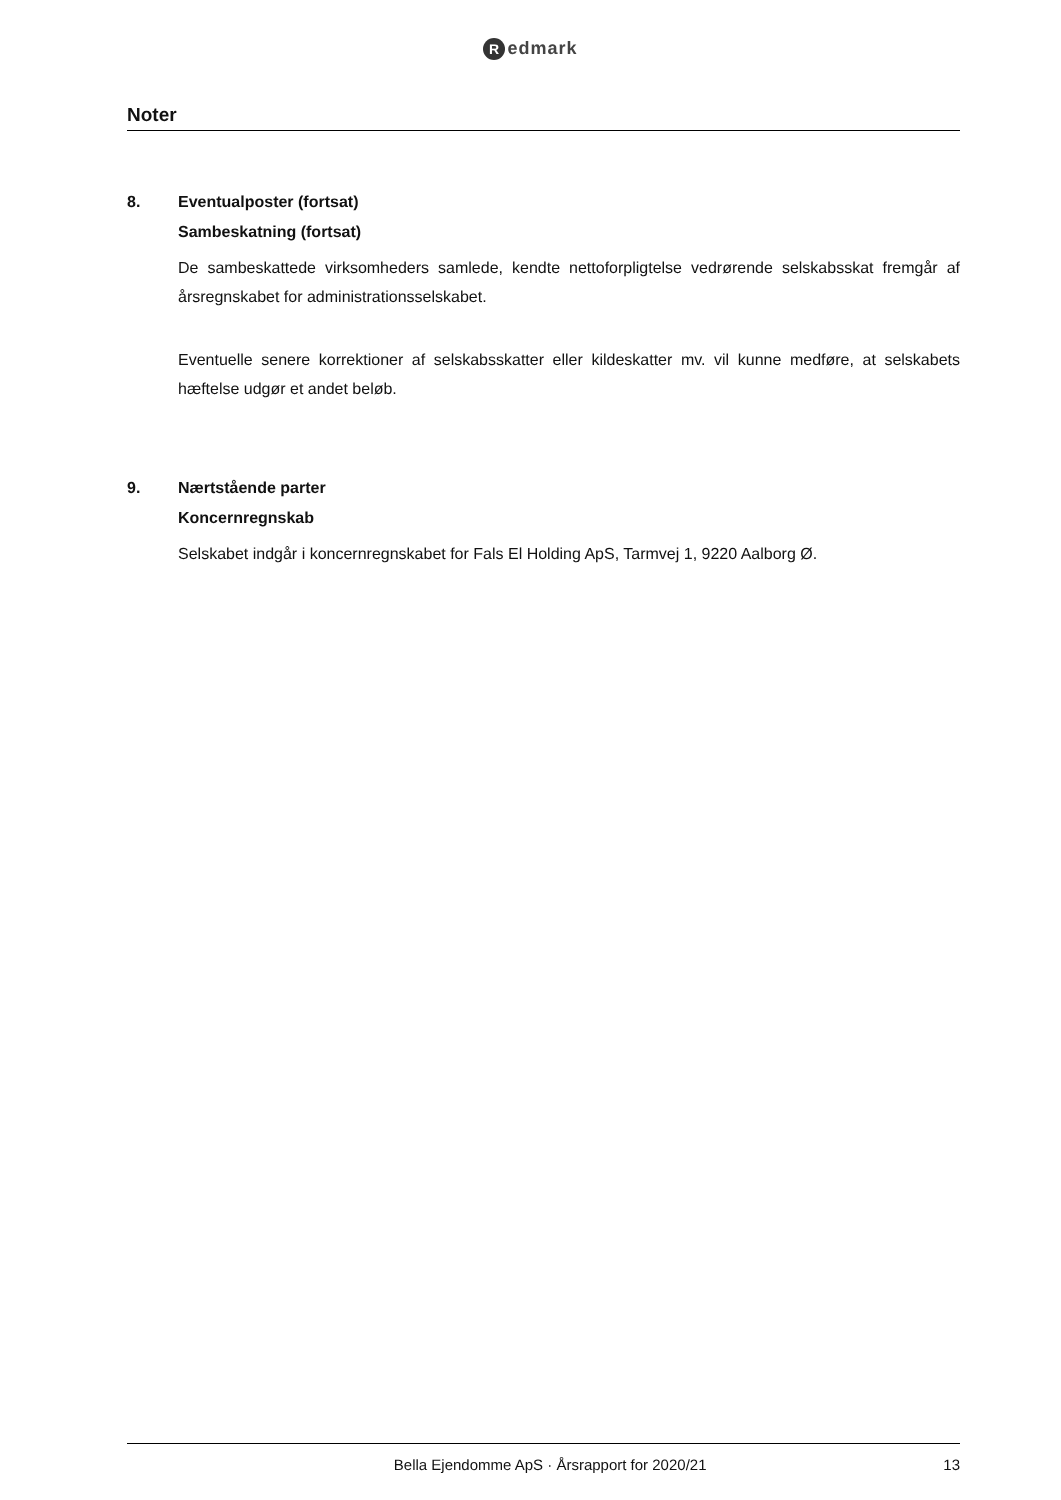Redmark
Noter
8. Eventualposter (fortsat)
Sambeskatning (fortsat)
De sambeskattede virksomheders samlede, kendte nettoforpligtelse vedrørende selskabsskat fremgår af årsregnskabet for administrationsselskabet.
Eventuelle senere korrektioner af selskabsskatter eller kildeskatter mv. vil kunne medføre, at selskabets hæftelse udgør et andet beløb.
9. Nærtstående parter
Koncernregnskab
Selskabet indgår i koncernregnskabet for Fals El Holding ApS, Tarmvej 1, 9220 Aalborg Ø.
Bella Ejendomme ApS · Årsrapport for 2020/21
13